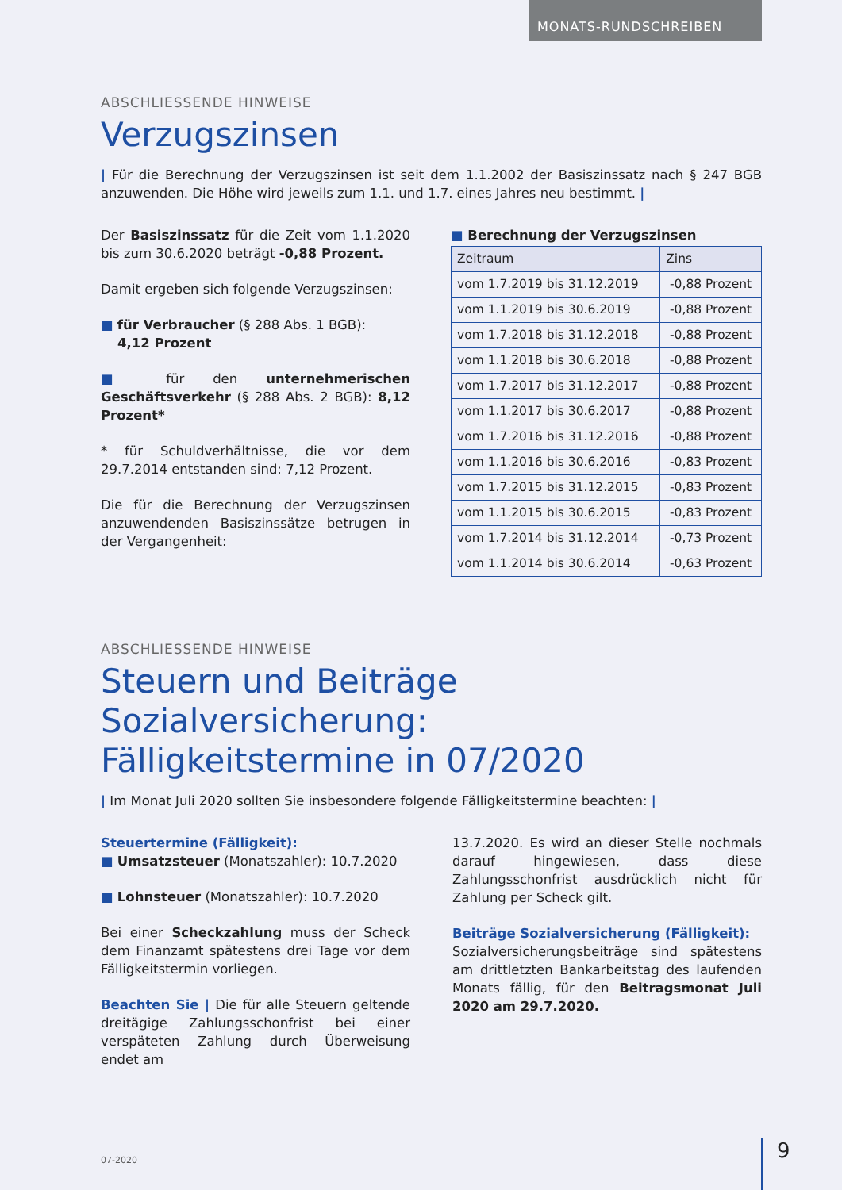MONATS-RUNDSCHREIBEN
ABSCHLIESSENDE HINWEISE
Verzugszinsen
| Für die Berechnung der Verzugszinsen ist seit dem 1.1.2002 der Basiszinssatz nach § 247 BGB anzuwenden. Die Höhe wird jeweils zum 1.1. und 1.7. eines Jahres neu bestimmt. |
Der Basiszinssatz für die Zeit vom 1.1.2020 bis zum 30.6.2020 beträgt -0,88 Prozent.
Damit ergeben sich folgende Verzugszinsen:
■ für Verbraucher (§ 288 Abs. 1 BGB):
4,12 Prozent
■ für den unternehmerischen Geschäftsverkehr (§ 288 Abs. 2 BGB): 8,12 Prozent*
* für Schuldverhältnisse, die vor dem 29.7.2014 entstanden sind: 7,12 Prozent.
Die für die Berechnung der Verzugszinsen anzuwendenden Basiszinssätze betrugen in der Vergangenheit:
■ Berechnung der Verzugszinsen
| Zeitraum | Zins |
| --- | --- |
| vom 1.7.2019 bis 31.12.2019 | -0,88 Prozent |
| vom 1.1.2019 bis 30.6.2019 | -0,88 Prozent |
| vom 1.7.2018 bis 31.12.2018 | -0,88 Prozent |
| vom 1.1.2018 bis 30.6.2018 | -0,88 Prozent |
| vom 1.7.2017 bis 31.12.2017 | -0,88 Prozent |
| vom 1.1.2017 bis 30.6.2017 | -0,88 Prozent |
| vom 1.7.2016 bis 31.12.2016 | -0,88 Prozent |
| vom 1.1.2016 bis 30.6.2016 | -0,83 Prozent |
| vom 1.7.2015 bis 31.12.2015 | -0,83 Prozent |
| vom 1.1.2015 bis 30.6.2015 | -0,83 Prozent |
| vom 1.7.2014 bis 31.12.2014 | -0,73 Prozent |
| vom 1.1.2014 bis 30.6.2014 | -0,63 Prozent |
ABSCHLIESSENDE HINWEISE
Steuern und Beiträge Sozialversicherung:
Fälligkeitstermine in 07/2020
| Im Monat Juli 2020 sollten Sie insbesondere folgende Fälligkeitstermine beachten: |
Steuertermine (Fälligkeit):
■ Umsatzsteuer (Monatszahler): 10.7.2020
■ Lohnsteuer (Monatszahler): 10.7.2020
Bei einer Scheckzahlung muss der Scheck dem Finanzamt spätestens drei Tage vor dem Fälligkeitstermin vorliegen.
Beachten Sie | Die für alle Steuern geltende dreitägige Zahlungsschonfrist bei einer verspäteten Zahlung durch Überweisung endet am
13.7.2020. Es wird an dieser Stelle nochmals darauf hingewiesen, dass diese Zahlungsschonfrist ausdrücklich nicht für Zahlung per Scheck gilt.
Beiträge Sozialversicherung (Fälligkeit):
Sozialversicherungsbeiträge sind spätestens am drittletzten Bankarbeitstag des laufenden Monats fällig, für den Beitragsmonat Juli 2020 am 29.7.2020.
07-2020 9